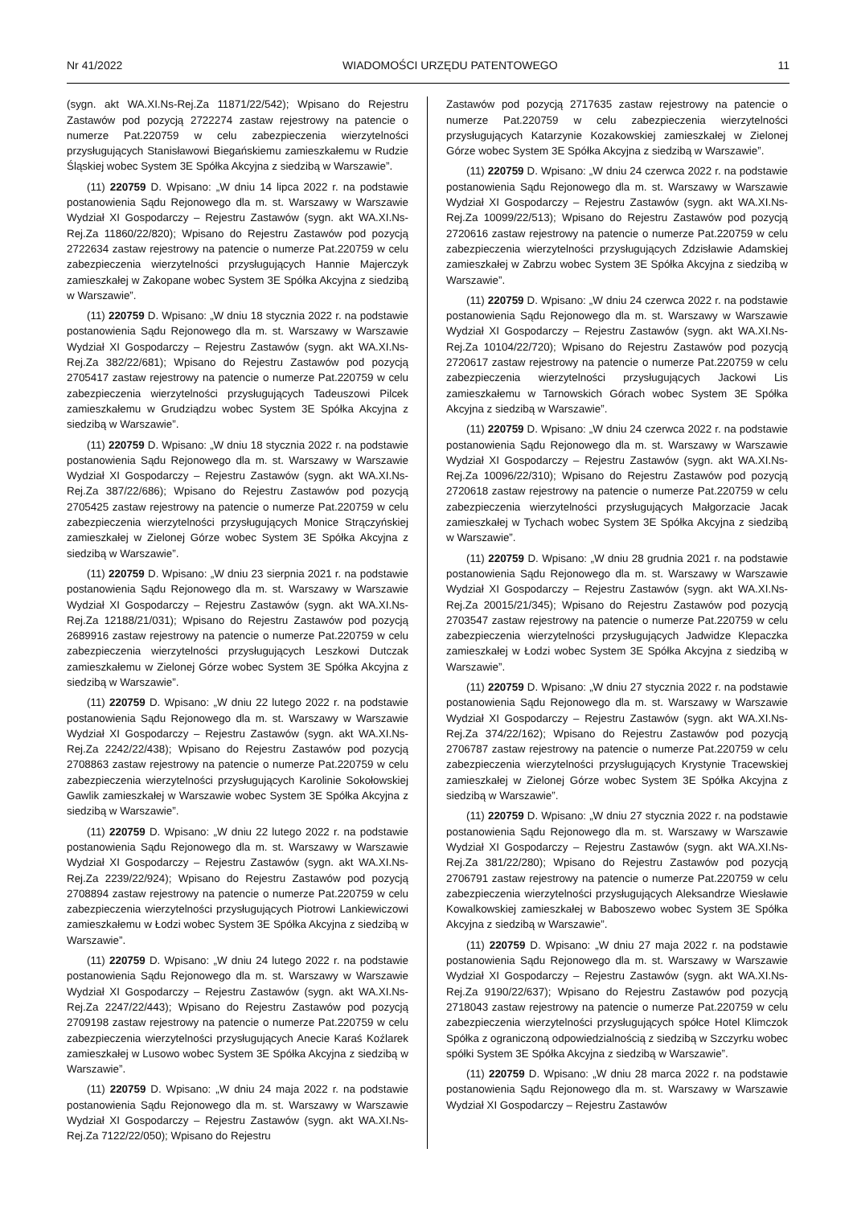Nr 41/2022 WIADOMOŚCI URZĘDU PATENTOWEGO 11
(sygn. akt WA.XI.Ns-Rej.Za 11871/22/542); Wpisano do Rejestru Zastawów pod pozycją 2722274 zastaw rejestrowy na patencie o numerze Pat.220759 w celu zabezpieczenia wierzytelności przysługujących Stanisławowi Biegańskiemu zamieszkałemu w Rudzie Śląskiej wobec System 3E Spółka Akcyjna z siedzibą w Warszawie”.
(11) 220759 D. Wpisano: „W dniu 14 lipca 2022 r. na podstawie postanowienia Sądu Rejonowego dla m. st. Warszawy w Warszawie Wydział XI Gospodarczy – Rejestru Zastawów (sygn. akt WA.XI.Ns-Rej.Za 11860/22/820); Wpisano do Rejestru Zastawów pod pozycją 2722634 zastaw rejestrowy na patencie o numerze Pat.220759 w celu zabezpieczenia wierzytelności przysługujących Hannie Majerczyk zamieszkałej w Zakopane wobec System 3E Spółka Akcyjna z siedzibą w Warszawie”.
(11) 220759 D. Wpisano: „W dniu 18 stycznia 2022 r. na podstawie postanowienia Sądu Rejonowego dla m. st. Warszawy w Warszawie Wydział XI Gospodarczy – Rejestru Zastawów (sygn. akt WA.XI.Ns-Rej.Za 382/22/681); Wpisano do Rejestru Zastawów pod pozycją 2705417 zastaw rejestrowy na patencie o numerze Pat.220759 w celu zabezpieczenia wierzytelności przysługujących Tadeuszowi Pilcek zamieszkałemu w Grudziądzu wobec System 3E Spółka Akcyjna z siedzibą w Warszawie”.
(11) 220759 D. Wpisano: „W dniu 18 stycznia 2022 r. na podstawie postanowienia Sądu Rejonowego dla m. st. Warszawy w Warszawie Wydział XI Gospodarczy – Rejestru Zastawów (sygn. akt WA.XI.Ns-Rej.Za 387/22/686); Wpisano do Rejestru Zastawów pod pozycją 2705425 zastaw rejestrowy na patencie o numerze Pat.220759 w celu zabezpieczenia wierzytelności przysługujących Monice Strączyńskiej zamieszkałej w Zielonej Górze wobec System 3E Spółka Akcyjna z siedzibą w Warszawie”.
(11) 220759 D. Wpisano: „W dniu 23 sierpnia 2021 r. na podstawie postanowienia Sądu Rejonowego dla m. st. Warszawy w Warszawie Wydział XI Gospodarczy – Rejestru Zastawów (sygn. akt WA.XI.Ns-Rej.Za 12188/21/031); Wpisano do Rejestru Zastawów pod pozycją 2689916 zastaw rejestrowy na patencie o numerze Pat.220759 w celu zabezpieczenia wierzytelności przysługujących Leszkowi Dutczak zamieszkałemu w Zielonej Górze wobec System 3E Spółka Akcyjna z siedzibą w Warszawie”.
(11) 220759 D. Wpisano: „W dniu 22 lutego 2022 r. na podstawie postanowienia Sądu Rejonowego dla m. st. Warszawy w Warszawie Wydział XI Gospodarczy – Rejestru Zastawów (sygn. akt WA.XI.Ns-Rej.Za 2242/22/438); Wpisano do Rejestru Zastawów pod pozycją 2708863 zastaw rejestrowy na patencie o numerze Pat.220759 w celu zabezpieczenia wierzytelności przysługujących Karolinie Sokołowskiej Gawlik zamieszkałej w Warszawie wobec System 3E Spółka Akcyjna z siedzibą w Warszawie”.
(11) 220759 D. Wpisano: „W dniu 22 lutego 2022 r. na podstawie postanowienia Sądu Rejonowego dla m. st. Warszawy w Warszawie Wydział XI Gospodarczy – Rejestru Zastawów (sygn. akt WA.XI.Ns-Rej.Za 2239/22/924); Wpisano do Rejestru Zastawów pod pozycją 2708894 zastaw rejestrowy na patencie o numerze Pat.220759 w celu zabezpieczenia wierzytelności przysługujących Piotrowi Lankiewiczowi zamieszkałemu w Łodzi wobec System 3E Spółka Akcyjna z siedzibą w Warszawie”.
(11) 220759 D. Wpisano: „W dniu 24 lutego 2022 r. na podstawie postanowienia Sądu Rejonowego dla m. st. Warszawy w Warszawie Wydział XI Gospodarczy – Rejestru Zastawów (sygn. akt WA.XI.Ns-Rej.Za 2247/22/443); Wpisano do Rejestru Zastawów pod pozycją 2709198 zastaw rejestrowy na patencie o numerze Pat.220759 w celu zabezpieczenia wierzytelności przysługujących Anecie Karaś Koźlarek zamieszkałej w Lusowo wobec System 3E Spółka Akcyjna z siedzibą w Warszawie”.
(11) 220759 D. Wpisano: „W dniu 24 maja 2022 r. na podstawie postanowienia Sądu Rejonowego dla m. st. Warszawy w Warszawie Wydział XI Gospodarczy – Rejestru Zastawów (sygn. akt WA.XI.Ns-Rej.Za 7122/22/050); Wpisano do Rejestru
Zastawów pod pozycją 2717635 zastaw rejestrowy na patencie o numerze Pat.220759 w celu zabezpieczenia wierzytelności przysługujących Katarzynie Kozakowskiej zamieszkałej w Zielonej Górze wobec System 3E Spółka Akcyjna z siedzibą w Warszawie”.
(11) 220759 D. Wpisano: „W dniu 24 czerwca 2022 r. na podstawie postanowienia Sądu Rejonowego dla m. st. Warszawy w Warszawie Wydział XI Gospodarczy – Rejestru Zastawów (sygn. akt WA.XI.Ns-Rej.Za 10099/22/513); Wpisano do Rejestru Zastawów pod pozycją 2720616 zastaw rejestrowy na patencie o numerze Pat.220759 w celu zabezpieczenia wierzytelności przysługujących Zdzisławie Adamskiej zamieszkałej w Zabrzu wobec System 3E Spółka Akcyjna z siedzibą w Warszawie”.
(11) 220759 D. Wpisano: „W dniu 24 czerwca 2022 r. na podstawie postanowienia Sądu Rejonowego dla m. st. Warszawy w Warszawie Wydział XI Gospodarczy – Rejestru Zastawów (sygn. akt WA.XI.Ns-Rej.Za 10104/22/720); Wpisano do Rejestru Zastawów pod pozycją 2720617 zastaw rejestrowy na patencie o numerze Pat.220759 w celu zabezpieczenia wierzytelności przysługujących Jackowi Lis zamieszkałemu w Tarnowskich Górach wobec System 3E Spółka Akcyjna z siedzibą w Warszawie”.
(11) 220759 D. Wpisano: „W dniu 24 czerwca 2022 r. na podstawie postanowienia Sądu Rejonowego dla m. st. Warszawy w Warszawie Wydział XI Gospodarczy – Rejestru Zastawów (sygn. akt WA.XI.Ns-Rej.Za 10096/22/310); Wpisano do Rejestru Zastawów pod pozycją 2720618 zastaw rejestrowy na patencie o numerze Pat.220759 w celu zabezpieczenia wierzytelności przysługujących Małgorzacie Jacak zamieszkałej w Tychach wobec System 3E Spółka Akcyjna z siedzibą w Warszawie”.
(11) 220759 D. Wpisano: „W dniu 28 grudnia 2021 r. na podstawie postanowienia Sądu Rejonowego dla m. st. Warszawy w Warszawie Wydział XI Gospodarczy – Rejestru Zastawów (sygn. akt WA.XI.Ns-Rej.Za 20015/21/345); Wpisano do Rejestru Zastawów pod pozycją 2703547 zastaw rejestrowy na patencie o numerze Pat.220759 w celu zabezpieczenia wierzytelności przysługujących Jadwidze Klepaczka zamieszkałej w Łodzi wobec System 3E Spółka Akcyjna z siedzibą w Warszawie”.
(11) 220759 D. Wpisano: „W dniu 27 stycznia 2022 r. na podstawie postanowienia Sądu Rejonowego dla m. st. Warszawy w Warszawie Wydział XI Gospodarczy – Rejestru Zastawów (sygn. akt WA.XI.Ns-Rej.Za 374/22/162); Wpisano do Rejestru Zastawów pod pozycją 2706787 zastaw rejestrowy na patencie o numerze Pat.220759 w celu zabezpieczenia wierzytelności przysługujących Krystynie Tracewskiej zamieszkałej w Zielonej Górze wobec System 3E Spółka Akcyjna z siedzibą w Warszawie”.
(11) 220759 D. Wpisano: „W dniu 27 stycznia 2022 r. na podstawie postanowienia Sądu Rejonowego dla m. st. Warszawy w Warszawie Wydział XI Gospodarczy – Rejestru Zastawów (sygn. akt WA.XI.Ns-Rej.Za 381/22/280); Wpisano do Rejestru Zastawów pod pozycją 2706791 zastaw rejestrowy na patencie o numerze Pat.220759 w celu zabezpieczenia wierzytelności przysługujących Aleksandrze Wiesławie Kowalkowskiej zamieszkałej w Baboszewo wobec System 3E Spółka Akcyjna z siedzibą w Warszawie”.
(11) 220759 D. Wpisano: „W dniu 27 maja 2022 r. na podstawie postanowienia Sądu Rejonowego dla m. st. Warszawy w Warszawie Wydział XI Gospodarczy – Rejestru Zastawów (sygn. akt WA.XI.Ns-Rej.Za 9190/22/637); Wpisano do Rejestru Zastawów pod pozycją 2718043 zastaw rejestrowy na patencie o numerze Pat.220759 w celu zabezpieczenia wierzytelności przysługujących spółce Hotel Klimczok Spółka z ograniczoną odpowiedzialnością z siedzibą w Szczyrku wobec spółki System 3E Spółka Akcyjna z siedzibą w Warszawie”.
(11) 220759 D. Wpisano: „W dniu 28 marca 2022 r. na podstawie postanowienia Sądu Rejonowego dla m. st. Warszawy w Warszawie Wydział XI Gospodarczy – Rejestru Zastawów